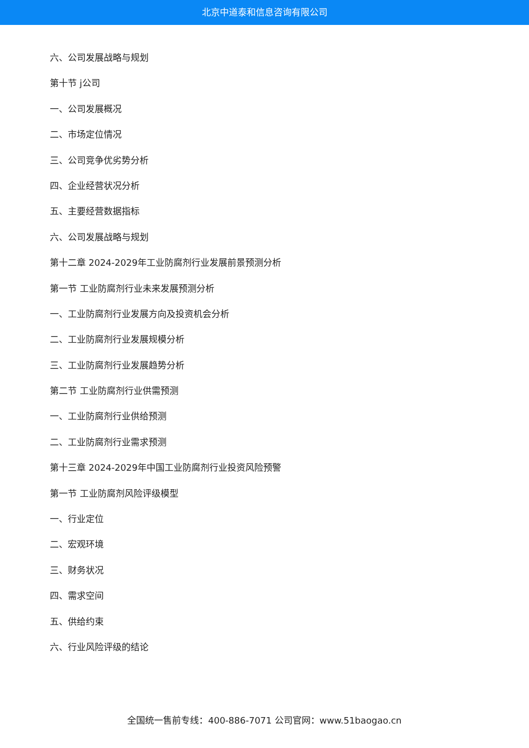北京中道泰和信息咨询有限公司
六、公司发展战略与规划
第十节 j公司
一、公司发展概况
二、市场定位情况
三、公司竞争优劣势分析
四、企业经营状况分析
五、主要经营数据指标
六、公司发展战略与规划
第十二章 2024-2029年工业防腐剂行业发展前景预测分析
第一节 工业防腐剂行业未来发展预测分析
一、工业防腐剂行业发展方向及投资机会分析
二、工业防腐剂行业发展规模分析
三、工业防腐剂行业发展趋势分析
第二节 工业防腐剂行业供需预测
一、工业防腐剂行业供给预测
二、工业防腐剂行业需求预测
第十三章 2024-2029年中国工业防腐剂行业投资风险预警
第一节 工业防腐剂风险评级模型
一、行业定位
二、宏观环境
三、财务状况
四、需求空间
五、供给约束
六、行业风险评级的结论
全国统一售前专线：400-886-7071 公司官网：www.51baogao.cn